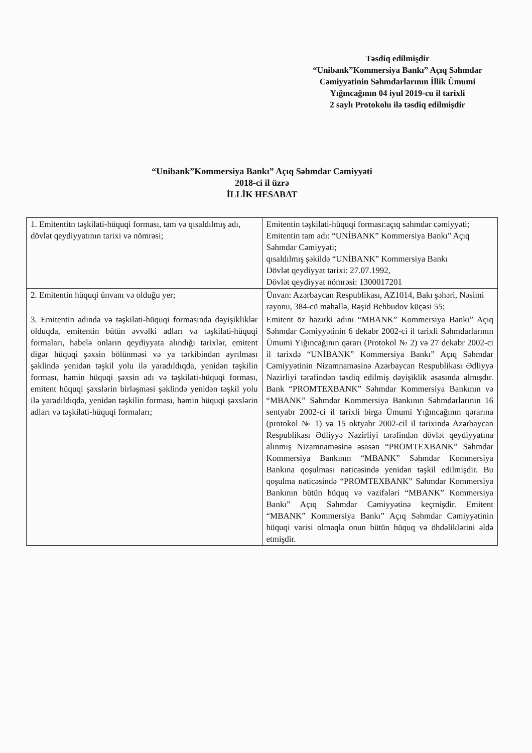Təsdiq edilmişdir
“Unibank”Kommersiya Bankı” Açıq Səhmdar Cəmiyyətinin Səhmdarlarının İllik Ümumi Yığıncağının 04 iyul 2019-cu il tarixli
2 saylı Protokolu ilə təsdiq edilmişdir
“Unibank”Kommersiya Bankı” Açıq Səhmdar Cəmiyyəti
2018-ci il üzrə
İLLİK HESABAT
| 1. Emitentitn təşkilati-hüquqi forması, tam və qısaldılmış adı, dövlət qeydiyyatının tarixi və nömrəsi; | Emitentin təşkilati-hüquqi forması:açıq səhmdar cəmiyyəti; Emitentin tam adı: “UNİBANK” Kommersiya Bankı” Açıq Səhmdar Cəmiyyəti; qısaldılmış şəkildə “UNİBANK” Kommersiya Bankı Dövlət qeydiyyat tarixi: 27.07.1992, Dövlət qeydiyyat nömrəsi: 1300017201 |
| 2. Emitentin hüquqi ünvanı və olduğu yer; | Ünvan: Azərbaycan Respublikası, AZ1014, Bakı şəhəri, Nəsimi rayonu, 384-cü məhəllə, Rəşid Behbudov küçəsi 55; |
| 3. Emitentin adında və təşkilati-hüquqi formasında dəyişikliklər olduqda, emitentin bütün əvvəlki adları və təşkilati-hüquqi formaları, habelə onların qeydiyyata alındığı tarixlər, emitent digər hüquqi şəxsin bölünməsi və ya tərkibindən ayrılması şəklində yenidən təşkil yolu ilə yaradıldıqda, yenidən təşkilin forması, həmin hüquqi şəxsin adı və təşkilati-hüquqi forması, emitent hüquqi şəxslərin birləşməsi şəklində yenidən təşkil yolu ilə yaradıldıqda, yenidən təşkilin forması, həmin hüquqi şəxslərin adları və təşkilati-hüquqi formaları; | Emitent öz hazırki adını “MBANK” Kommersiya Bankı” Açıq Səhmdar Cəmiyyətinin 6 dekabr 2002-ci il tarixli Səhmdarlarının Ümumi Yığıncağının qərarı (Protokol № 2) və 27 dekabr 2002-ci il tarixdə “UNİBANK” Kommersiya Bankı” Açıq Səhmdar Cəmiyyətinin Nizamnaməsinə Azərbaycan Respublikası Ədliyyə Nazirliyi tərəfindən təsdiq edilmiş dəyişiklik əsasında almışdır. Bank “PROMTEXBANK” Səhmdar Kommersiya Bankının və “MBANK” Səhmdar Kommersiya Bankının Səhmdarlarının 16 sentyabr 2002-ci il tarixli birgə Ümumi Yığıncağının qərarına (protokol № 1) və 15 oktyabr 2002-cil il tarixində Azərbaycan Respublikası Ədliyyə Nazirliyi tərəfindən dövlət qeydiyyatına alınmış Nizamnaməsinə əsasən “PROMTEXBANK” Səhmdar Kommersiya Bankının “MBANK” Səhmdar Kommersiya Bankına qoşulması nəticəsində yenidən təşkil edilmişdir. Bu qoşulma nəticəsində “PROMTEXBANK” Səhmdar Kommersiya Bankının bütün hüquq və vəzifələri “MBANK” Kommersiya Bankı” Açıq Səhmdar Cəmiyyətinə keçmişdir. Emitent “MBANK” Kommersiya Bankı” Açıq Səhmdar Cəmiyyətinin hüquqi varisi olmaqla onun bütün hüquq və öhdəliklərini əldə etmişdir. |